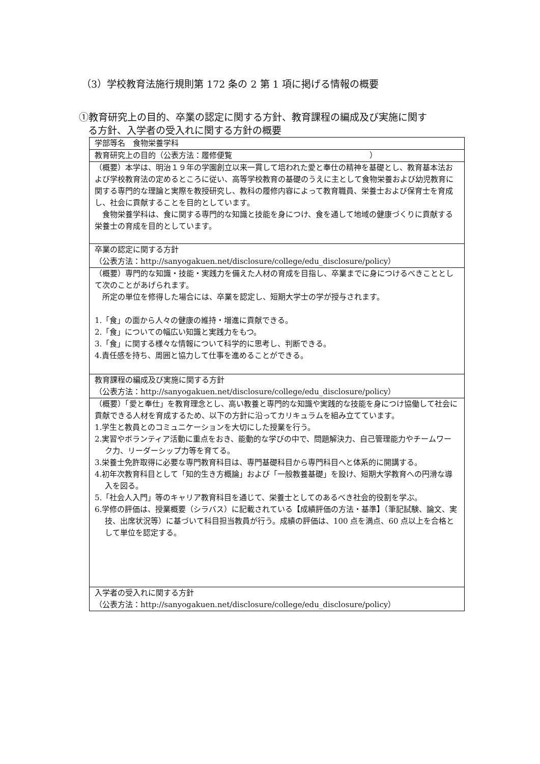（3）学校教育法施行規則第 172 条の 2 第 1 項に掲げる情報の概要
①教育研究上の目的、卒業の認定に関する方針、教育課程の編成及び実施に関す
る方針、入学者の受入れに関する方針の概要
| 学部等名 食物栄養学科 |
| 教育研究上の目的（公表方法：履修便覧 ） |
| （概要）本学は、明治１９年の学園創立以来一貫して培われた愛と奉仕の精神を基礎とし、教育基本法および学校教育法の定めるところに従い、高等学校教育の基礎のうえに主として食物栄養および幼児教育に関する専門的な理論と実際を教授研究し、教科の履修内容によって教育職員、栄養士および保育士を育成し、社会に貢献することを目的としています。 食物栄養学科は、食に関する専門的な知識と技能を身につけ、食を通して地域の健康づくりに貢献する栄養士の育成を目的としています。 |
| 卒業の認定に関する方針 （公表方法：http://sanyogakuen.net/disclosure/college/edu_disclosure/policy） |
| （概要）専門的な知識・技能・実践力を備えた人材の育成を目指し、卒業までに身につけるべきこととして次のことがあげられます。 所定の単位を修得した場合には、卒業を認定し、短期大学士の学が授与されます。 1.「食」の面から人々の健康の維持・増進に貢献できる。 2.「食」についての幅広い知識と実践力をもつ。 3.「食」に関する様々な情報について科学的に思考し、判断できる。 4.責任感を持ち、周囲と協力して仕事を進めることができる。 |
| 教育課程の編成及び実施に関する方針 （公表方法：http://sanyogakuen.net/disclosure/college/edu_disclosure/policy） |
| （概要）「愛と奉仕」を教育理念とし、高い教養と専門的な知識や実践的な技能を身につけ協働して社会に貢献できる人材を育成するため、以下の方針に沿ってカリキュラムを組み立てています。 1.学生と教員とのコミュニケーションを大切にした授業を行う。 2.実習やボランティア活動に重点をおき、能動的な学びの中で、問題解決力、自己管理能力やチームワーク力、リーダーシップ力等を育てる。 3.栄養士免許取得に必要な専門教育科目は、専門基礎科目から専門科目へと体系的に開講する。 4.初年次教育科目として「知的生き方概論」および「一般教養基礎」を設け、短期大学教育への円滑な導入を図る。 5.「社会人入門」等のキャリア教育科目を通じて、栄養士としてのあるべき社会的役割を学ぶ。 6.学修の評価は、授業概要（シラバス）に記載されている【成績評価の方法・基準】（筆記試験、論文、実技、出席状況等）に基づいて科目担当教員が行う。成績の評価は、100 点を満点、60 点以上を合格として単位を認定する。 |
| 入学者の受入れに関する方針 （公表方法：http://sanyogakuen.net/disclosure/college/edu_disclosure/policy） |